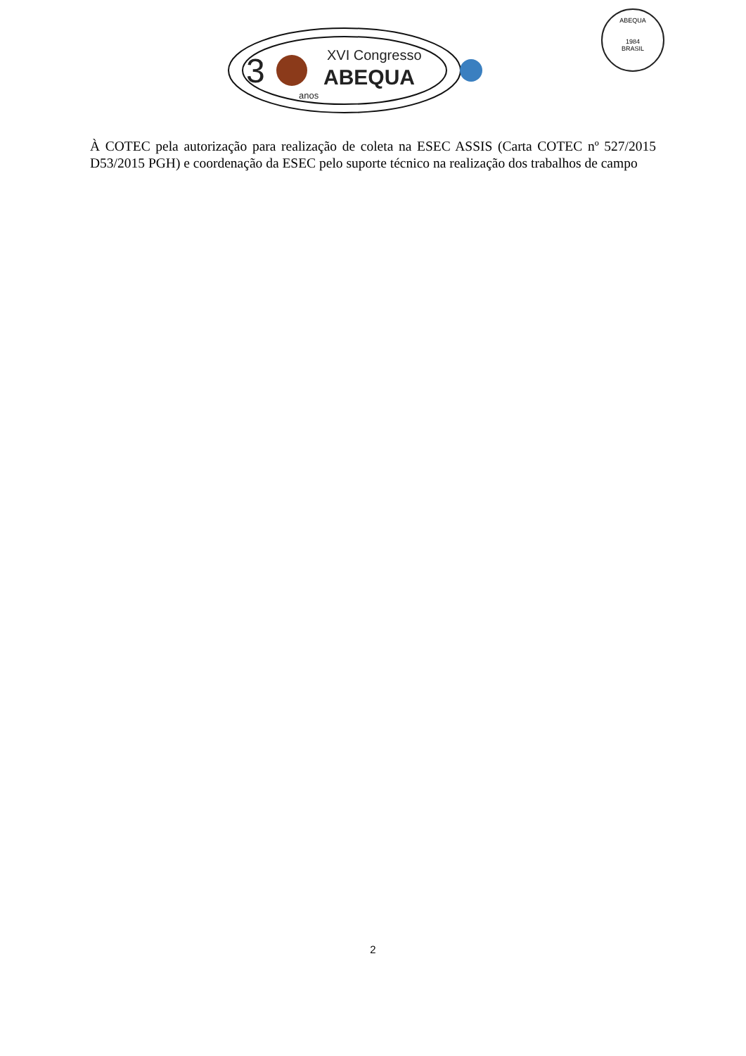3
XVI Congresso
ABEQUA
anos
ABEQUA
1984
BRASIL
À COTEC pela autorização para realização de coleta na ESEC ASSIS (Carta COTEC nº 527/2015 D53/2015 PGH) e coordenação da ESEC pelo suporte técnico na realização dos trabalhos de campo
2